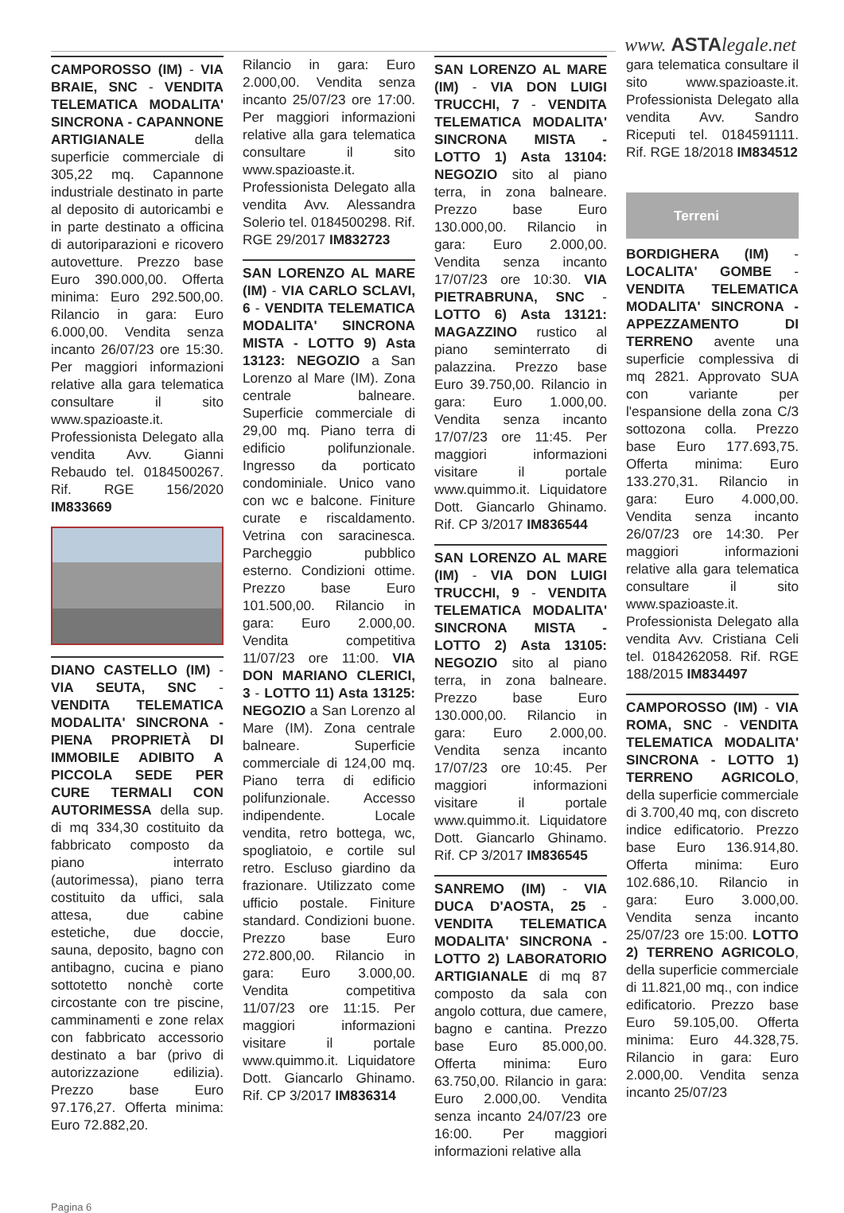www. ASTAlegale.net
CAMPOROSSO (IM) - VIA BRAIE, SNC - VENDITA TELEMATICA MODALITA' SINCRONA - CAPANNONE ARTIGIANALE della superficie commerciale di 305,22 mq. Capannone industriale destinato in parte al deposito di autoricambi e in parte destinato a officina di autoriparazioni e ricovero autovetture. Prezzo base Euro 390.000,00. Offerta minima: Euro 292.500,00. Rilancio in gara: Euro 6.000,00. Vendita senza incanto 26/07/23 ore 15:30. Per maggiori informazioni relative alla gara telematica consultare il sito www.spazioaste.it. Professionista Delegato alla vendita Avv. Gianni Rebaudo tel. 0184500267. Rif. RGE 156/2020 IM833669
DIANO CASTELLO (IM) - VIA SEUTA, SNC - VENDITA TELEMATICA MODALITA' SINCRONA - PIENA PROPRIETÀ DI IMMOBILE ADIBITO A PICCOLA SEDE PER CURE TERMALI CON AUTORIMESSA della sup. di mq 334,30 costituito da fabbricato composto da piano interrato (autorimessa), piano terra costituito da uffici, sala attesa, due cabine estetiche, due doccie, sauna, deposito, bagno con antibagno, cucina e piano sottotetto nonchè corte circostante con tre piscine, camminamenti e zone relax con fabbricato accessorio destinato a bar (privo di autorizzazione edilizia). Prezzo base Euro 97.176,27. Offerta minima: Euro 72.882,20.
Rilancio in gara: Euro 2.000,00. Vendita senza incanto 25/07/23 ore 17:00. Per maggiori informazioni relative alla gara telematica consultare il sito www.spazioaste.it. Professionista Delegato alla vendita Avv. Alessandra Solerio tel. 0184500298. Rif. RGE 29/2017 IM832723
SAN LORENZO AL MARE (IM) - VIA CARLO SCLAVI, 6 - VENDITA TELEMATICA MODALITA' SINCRONA MISTA - LOTTO 9) Asta 13123: NEGOZIO a San Lorenzo al Mare (IM). Zona centrale balneare. Superficie commerciale di 29,00 mq. Piano terra di edificio polifunzionale. Ingresso da porticato condominiale. Unico vano con wc e balcone. Finiture curate e riscaldamento. Vetrina con saracinesca. Parcheggio pubblico esterno. Condizioni ottime. Prezzo base Euro 101.500,00. Rilancio in gara: Euro 2.000,00. Vendita competitiva 11/07/23 ore 11:00. VIA DON MARIANO CLERICI, 3 - LOTTO 11) Asta 13125: NEGOZIO a San Lorenzo al Mare (IM). Zona centrale balneare. Superficie commerciale di 124,00 mq. Piano terra di edificio polifunzionale. Accesso indipendente. Locale vendita, retro bottega, wc, spogliatoio, e cortile sul retro. Escluso giardino da frazionare. Utilizzato come ufficio postale. Finiture standard. Condizioni buone. Prezzo base Euro 272.800,00. Rilancio in gara: Euro 3.000,00. Vendita competitiva 11/07/23 ore 11:15. Per maggiori informazioni visitare il portale www.quimmo.it. Liquidatore Dott. Giancarlo Ghinamo. Rif. CP 3/2017 IM836314
SAN LORENZO AL MARE (IM) - VIA DON LUIGI TRUCCHI, 7 - VENDITA TELEMATICA MODALITA' SINCRONA MISTA - LOTTO 1) Asta 13104: NEGOZIO sito al piano terra, in zona balneare. Prezzo base Euro 130.000,00. Rilancio in gara: Euro 2.000,00. Vendita senza incanto 17/07/23 ore 10:30. VIA PIETRABRUNA, SNC - LOTTO 6) Asta 13121: MAGAZZINO rustico al piano seminterrato di palazzina. Prezzo base Euro 39.750,00. Rilancio in gara: Euro 1.000,00. Vendita senza incanto 17/07/23 ore 11:45. Per maggiori informazioni visitare il portale www.quimmo.it. Liquidatore Dott. Giancarlo Ghinamo. Rif. CP 3/2017 IM836544
SAN LORENZO AL MARE (IM) - VIA DON LUIGI TRUCCHI, 9 - VENDITA TELEMATICA MODALITA' SINCRONA MISTA - LOTTO 2) Asta 13105: NEGOZIO sito al piano terra, in zona balneare. Prezzo base Euro 130.000,00. Rilancio in gara: Euro 2.000,00. Vendita senza incanto 17/07/23 ore 10:45. Per maggiori informazioni visitare il portale www.quimmo.it. Liquidatore Dott. Giancarlo Ghinamo. Rif. CP 3/2017 IM836545
SANREMO (IM) - VIA DUCA D'AOSTA, 25 - VENDITA TELEMATICA MODALITA' SINCRONA - LOTTO 2) LABORATORIO ARTIGIANALE di mq 87 composto da sala con angolo cottura, due camere, bagno e cantina. Prezzo base Euro 85.000,00. Offerta minima: Euro 63.750,00. Rilancio in gara: Euro 2.000,00. Vendita senza incanto 24/07/23 ore 16:00. Per maggiori informazioni relative alla
gara telematica consultare il sito www.spazioaste.it. Professionista Delegato alla vendita Avv. Sandro Riceputi tel. 0184591111. Rif. RGE 18/2018 IM834512
Terreni
BORDIGHERA (IM) - LOCALITA' GOMBE - VENDITA TELEMATICA MODALITA' SINCRONA - APPEZZAMENTO DI TERRENO avente una superficie complessiva di mq 2821. Approvato SUA con variante per l'espansione della zona C/3 sottozona colla. Prezzo base Euro 177.693,75. Offerta minima: Euro 133.270,31. Rilancio in gara: Euro 4.000,00. Vendita senza incanto 26/07/23 ore 14:30. Per maggiori informazioni relative alla gara telematica consultare il sito www.spazioaste.it. Professionista Delegato alla vendita Avv. Cristiana Celi tel. 0184262058. Rif. RGE 188/2015 IM834497
CAMPOROSSO (IM) - VIA ROMA, SNC - VENDITA TELEMATICA MODALITA' SINCRONA - LOTTO 1) TERRENO AGRICOLO, della superficie commerciale di 3.700,40 mq, con discreto indice edificatorio. Prezzo base Euro 136.914,80. Offerta minima: Euro 102.686,10. Rilancio in gara: Euro 3.000,00. Vendita senza incanto 25/07/23 ore 15:00. LOTTO 2) TERRENO AGRICOLO, della superficie commerciale di 11.821,00 mq., con indice edificatorio. Prezzo base Euro 59.105,00. Offerta minima: Euro 44.328,75. Rilancio in gara: Euro 2.000,00. Vendita senza incanto 25/07/23
Pagina 6